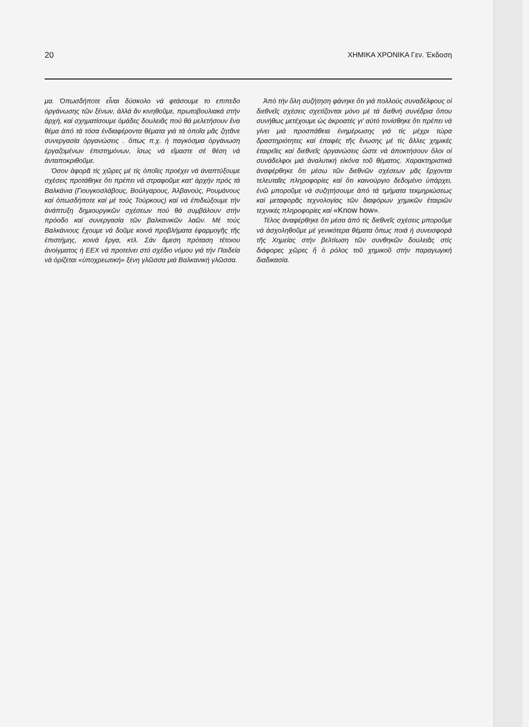20 ΧΗΜΙΚΑ ΧΡΟΝΙΚΑ Γεν. Έκδοση
μα. Όπωσδήποτε εἶναι δύσκολο νά φτάσουμε το επιπεδο ὀργάνωσης τῶν ξένων, ἀλλά ἄν κινηθοῦμε, πρωτοβουλιακά στήν ἀρχή, καί σχηματίσουμε ὁμάδες δουλειᾶς πού θά μελετήσουν ἕνα θέμα ἀπό τά τόσα ἐνδιαφέροντα θέματα γιά τά ὁποῖα μᾶς ζητᾶνε συνεργασία ὀργανώσεις . ὅπως π.χ. ἡ παγκόσμια ὀργάνωση ἐργαζομένων ἐπιστημόνων, ἴσως νά εἴμαστε σέ θέση νά ἀνταποκριθοῦμε.
Όσον ἀφορᾶ τίς χῶρες μέ τίς ὁποῖες προέχει νά ἀναπτύξουμε σχέσεις προτάθηκε ὅτι πρέπει νά στραφοῦμε κατ' ἀρχήν πρός τά Βαλκάνια (Γιουγκοσλάβους, Βούλγαρους, Ἀλβανούς, Ρουμάνους καί ὁπωσδήποτε καί μέ τούς Τούρκους) καί νά ἐπιδιώξουμε τήν ἀνάπτυξη δημιουργικῶν σχέσεων πού θά συμβάλουν στήν πρόοδο καί συνεργασία τῶν βαλκανικῶν λαῶν. Μέ τούς Βαλκάνιους ἔχουμε νά δοῦμε κοινά προβλήματα ἐφαρμογῆς τῆς ἐπιστήμης, κοινά ἔργα, κτλ. Σάν ἄμεση πρόταση τέτοιου ἀνοίγματος ἡ ΕΕΧ νά προτείνει στό σχέδιο νόμου γιά τήν Παιδεία νά ὁρίζεται «ὑποχρεωτική» ξένη γλῶσσα μιά Βαλκανική γλῶσσα.
Ἀπό τήν ὅλη συζήτηση φάνηκε ὅτι γιά πολλούς συναδέλφους οἱ διεθνεῖς σχέσεις σχετίζονται μόνο μέ τά διεθνή συνέδρια ὅπου συνήθως μετέχουμε ὡς ἀκροατές γι' αὐτό τονίσθηκε ὅτι πρέπει νά γίνει μιά προσπάθεια ἐνημέρωσης γιά τίς μέχρι τώρα δραστηριότητες καί ἐπαφές τῆς ἕνωσης μέ τίς ἄλλες χημικές ἑταιρεῖες καί διεθνεῖς ὀργανώσεις ὥστε νά ἀποκτήσουν ὅλοι οἱ συνάδελφοι μιά ἀναλυτική εἰκόνα τοῦ θέματος. Χαρακτηριστικά ἀναφέρθηκε ὅτι μέσω τῶν διεθνῶν σχέσεων μᾶς ἔρχονται τελευταῖες πληροφορίες καί ὅτι καινούργιο δεδομένο ὑπάρχει, ἐνῶ μποροῦμε νά συζητήσουμε ἀπό τά τμήματα τεκμηριώσεως καί μεταφορᾶς τεχνολογίας τῶν διαφόρων χημικῶν ἑταιριῶν τεχνικές πληροφορίες καί «Know how».
Τέλος ἀναφέρθηκε ὅτι μέσα ἀπό τίς διεθνεῖς σχέσεις μποροῦμε νά ἀσχοληθοῦμε μέ γενικότερα θέματα ὅπως ποιά ἡ συνεισφορά τῆς Χημείας στήν βελτίωση τῶν συνθηκῶν δουλειᾶς στίς διάφορες χῶρες ἤ ὁ ρόλος τοῦ χημικοῦ στήν παραγωγική διαδικασία.